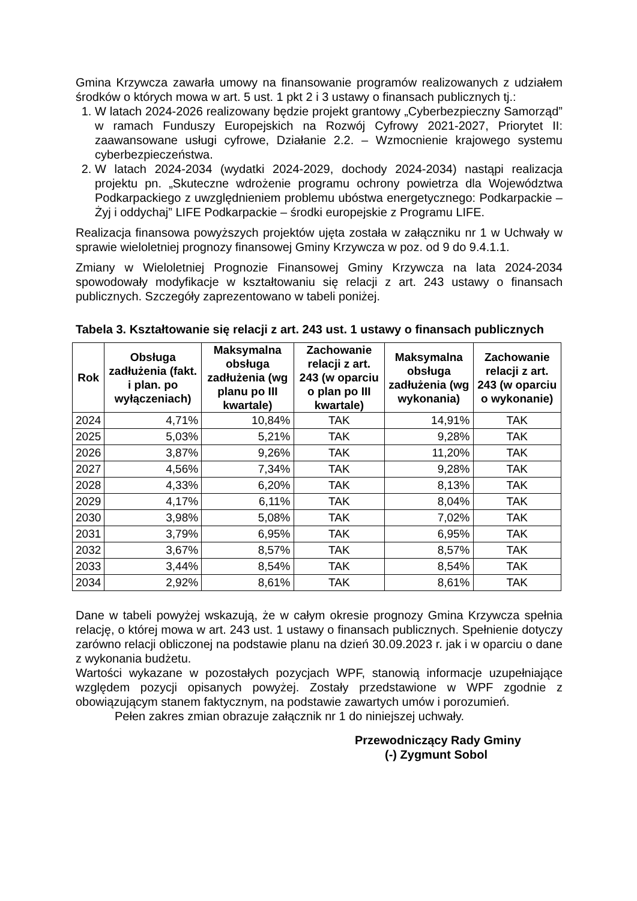Gmina Krzywcza zawarła umowy na finansowanie programów realizowanych z udziałem środków o których mowa w art. 5 ust. 1 pkt 2 i 3 ustawy o finansach publicznych tj.:
1. W latach 2024-2026 realizowany będzie projekt grantowy „Cyberbezpieczny Samorząd” w ramach Funduszy Europejskich na Rozwój Cyfrowy 2021-2027, Priorytet II: zaawansowane usługi cyfrowe, Działanie 2.2. – Wzmocnienie krajowego systemu cyberbezpieczeństwa.
2. W latach 2024-2034 (wydatki 2024-2029, dochody 2024-2034) nastąpi realizacja projektu pn. „Skuteczne wdrożenie programu ochrony powietrza dla Województwa Podkarpackiego z uwzględnieniem problemu ubóstwa energetycznego: Podkarpackie – Żyj i oddychaj” LIFE Podkarpackie – środki europejskie z Programu LIFE.
Realizacja finansowa powyższych projektów ujęta została w załączniku nr 1 w Uchwały w sprawie wieloletniej prognozy finansowej Gminy Krzywcza w poz. od 9 do 9.4.1.1.
Zmiany w Wieloletniej Prognozie Finansowej Gminy Krzywcza na lata 2024-2034 spowodowały modyfikacje w kształtowaniu się relacji z art. 243 ustawy o finansach publicznych. Szczegóły zaprezentowano w tabeli poniżej.
Tabela 3. Kształtowanie się relacji z art. 243 ust. 1 ustawy o finansach publicznych
| Rok | Obsługa zadłużenia (fakt. i plan. po wyłączeniach) | Maksymalna obsługa zadłużenia (wg planu po III kwartale) | Zachowanie relacji z art. 243 (w oparciu o plan po III kwartale) | Maksymalna obsługa zadłużenia (wg wykonania) | Zachowanie relacji z art. 243 (w oparciu o wykonanie) |
| --- | --- | --- | --- | --- | --- |
| 2024 | 4,71% | 10,84% | TAK | 14,91% | TAK |
| 2025 | 5,03% | 5,21% | TAK | 9,28% | TAK |
| 2026 | 3,87% | 9,26% | TAK | 11,20% | TAK |
| 2027 | 4,56% | 7,34% | TAK | 9,28% | TAK |
| 2028 | 4,33% | 6,20% | TAK | 8,13% | TAK |
| 2029 | 4,17% | 6,11% | TAK | 8,04% | TAK |
| 2030 | 3,98% | 5,08% | TAK | 7,02% | TAK |
| 2031 | 3,79% | 6,95% | TAK | 6,95% | TAK |
| 2032 | 3,67% | 8,57% | TAK | 8,57% | TAK |
| 2033 | 3,44% | 8,54% | TAK | 8,54% | TAK |
| 2034 | 2,92% | 8,61% | TAK | 8,61% | TAK |
Dane w tabeli powyżej wskazują, że w całym okresie prognozy Gmina Krzywcza spełnia relację, o której mowa w art. 243 ust. 1 ustawy o finansach publicznych. Spełnienie dotyczy zarówno relacji obliczonej na podstawie planu na dzień 30.09.2023 r. jak i w oparciu o dane z wykonania budżetu.
Wartości wykazane w pozostałych pozycjach WPF, stanowią informacje uzupełniające względem pozycji opisanych powyżej. Zostały przedstawione w WPF zgodnie z obowiązującym stanem faktycznym, na podstawie zawartych umów i porozumień.
Pełen zakres zmian obrazuje załącznik nr 1 do niniejszej uchwały.
Przewodniczący Rady Gminy
(-) Zygmunt Sobol